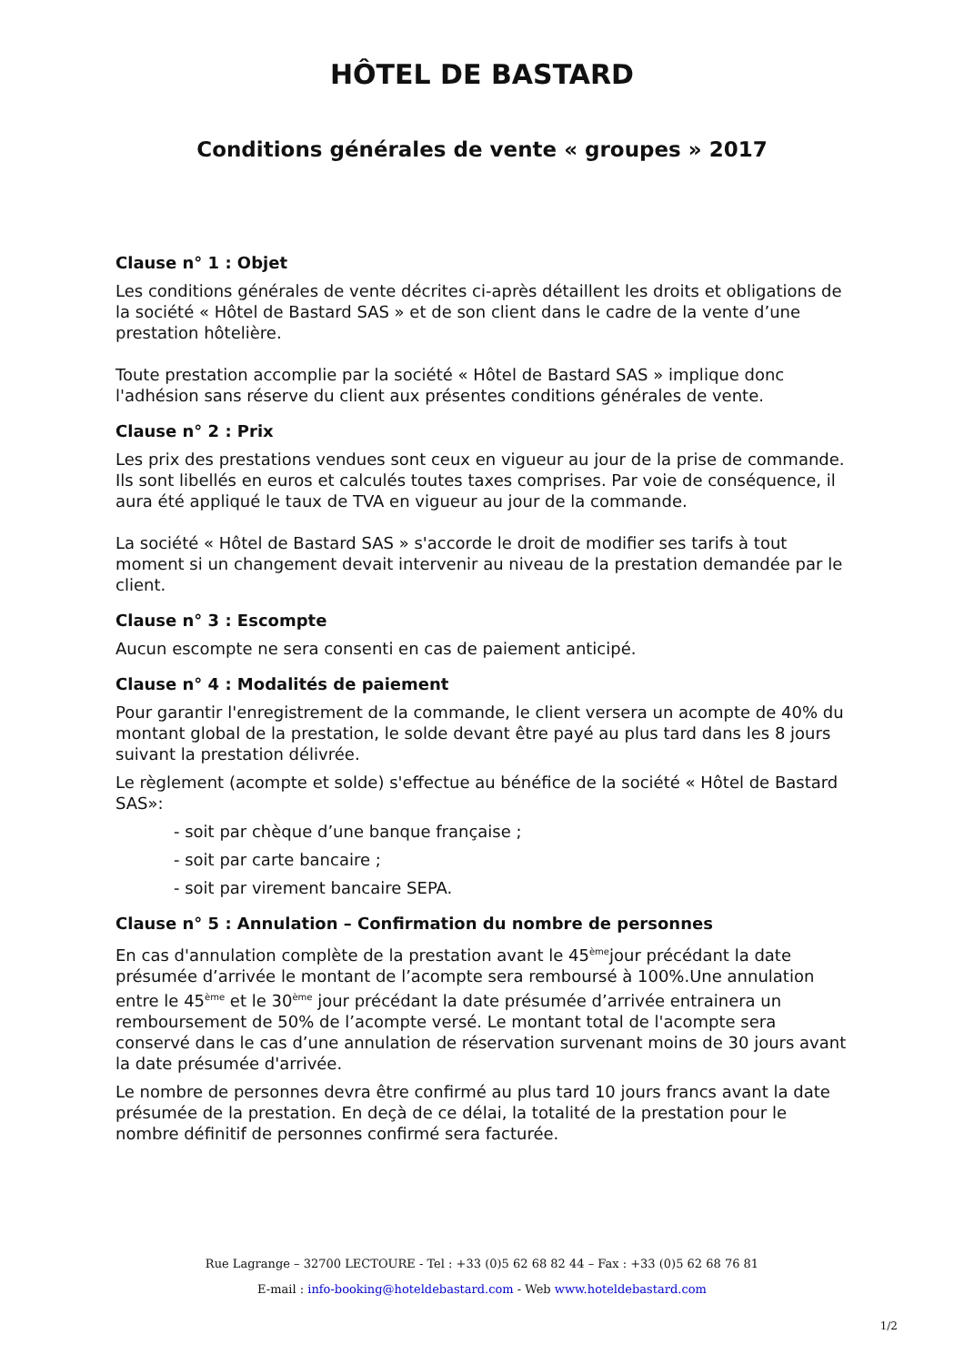HÔTEL DE BASTARD
Conditions générales de vente « groupes » 2017
Clause n° 1 : Objet
Les conditions générales de vente décrites ci-après détaillent les droits et obligations de la société « Hôtel de Bastard SAS » et de son client dans le cadre de la vente d’une prestation hôtelière.
Toute prestation accomplie par la société « Hôtel de Bastard SAS » implique donc l'adhésion sans réserve du client aux présentes conditions générales de vente.
Clause n° 2 : Prix
Les prix des prestations vendues sont ceux en vigueur au jour de la prise de commande. Ils sont libellés en euros et calculés toutes taxes comprises. Par voie de conséquence, il aura été appliqué le taux de TVA en vigueur au jour de la commande.
La société « Hôtel de Bastard SAS » s'accorde le droit de modifier ses tarifs à tout moment si un changement devait intervenir au niveau de la prestation demandée par le client.
Clause n° 3 : Escompte
Aucun escompte ne sera consenti en cas de paiement anticipé.
Clause n° 4 : Modalités de paiement
Pour garantir l'enregistrement de la commande, le client versera un acompte de 40% du montant global de la prestation, le solde devant être payé au plus tard dans les 8 jours suivant la prestation délivrée.
Le règlement (acompte et solde) s'effectue au bénéfice de la société « Hôtel de Bastard SAS»:
- soit par chèque d’une banque française ;
- soit par carte bancaire ;
- soit par virement bancaire SEPA.
Clause n° 5 : Annulation – Confirmation du nombre de personnes
En cas d'annulation complète de la prestation avant le 45<sup>ème</sup>jour précédant la date présumée d’arrivée le montant de l’acompte sera remboursé à 100%.Une annulation entre le 45<sup>ème</sup> et le 30<sup>ème</sup> jour précédant la date présumée d’arrivée entrainera un remboursement de 50% de l’acompte versé. Le montant total de l'acompte sera conservé dans le cas d’une annulation de réservation survenant moins de 30 jours avant la date présumée d'arrivée.
Le nombre de personnes devra être confirmé au plus tard 10 jours francs avant la date présumée de la prestation. En deçà de ce délai, la totalité de la prestation pour le nombre définitif de personnes confirmé sera facturée.
Rue Lagrange – 32700 LECTOURE - Tel : +33 (0)5 62 68 82 44 – Fax : +33 (0)5 62 68 76 81
E-mail : info-booking@hoteldebastard.com - Web www.hoteldebastard.com
1/2